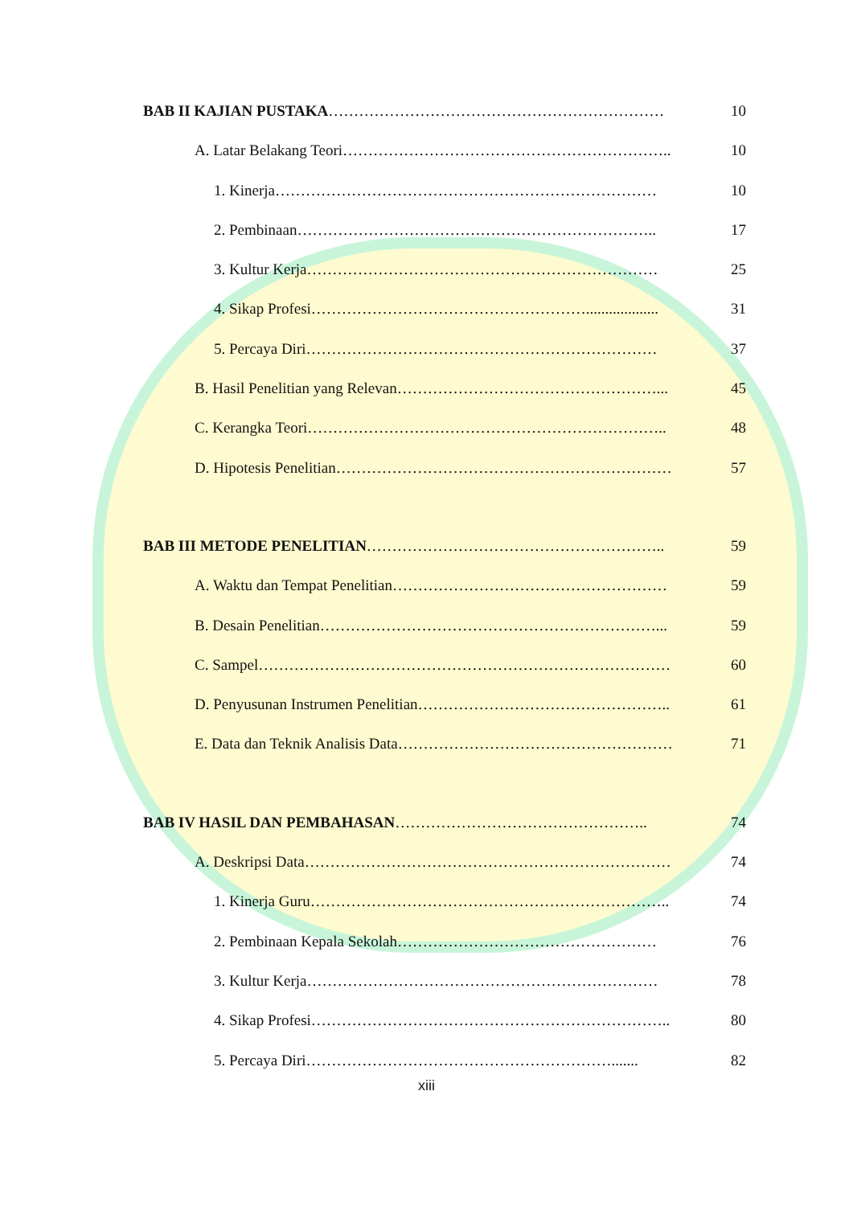BAB II KAJIAN PUSTAKA………………………………………………………… 10
A. Latar Belakang Teori……………………………………………………….. 10
1. Kinerja………………………………………………………………… 10
2. Pembinaan…………………………………………………………….. 17
3. Kultur Kerja…………………………………………………………… 25
4. Sikap Profesi………………………………………………................... 31
5. Percaya Diri…………………………………………………………… 37
B. Hasil Penelitian yang Relevan……………………………………………... 45
C. Kerangka Teori…………………………………………………………….. 48
D. Hipotesis Penelitian………………………………………………………… 57
BAB III METODE PENELITIAN………………………………………………….. 59
A. Waktu dan Tempat Penelitian……………………………………………… 59
B. Desain Penelitian…………………………………………………………... 59
C. Sampel……………………………………………………………………… 60
D. Penyusunan Instrumen Penelitian………………………………………….. 61
E. Data dan Teknik Analisis Data……………………………………………… 71
BAB IV HASIL DAN PEMBAHASAN………………………………………….. 74
A. Deskripsi Data……………………………………………………………… 74
1. Kinerja Guru…………………………………………………………….. 74
2. Pembinaan Kepala Sekolah…………………………………………… 76
3. Kultur Kerja…………………………………………………………… 78
4. Sikap Profesi…………………………………………………………….. 80
5. Percaya Diri……………………………………………………....... 82
xiii